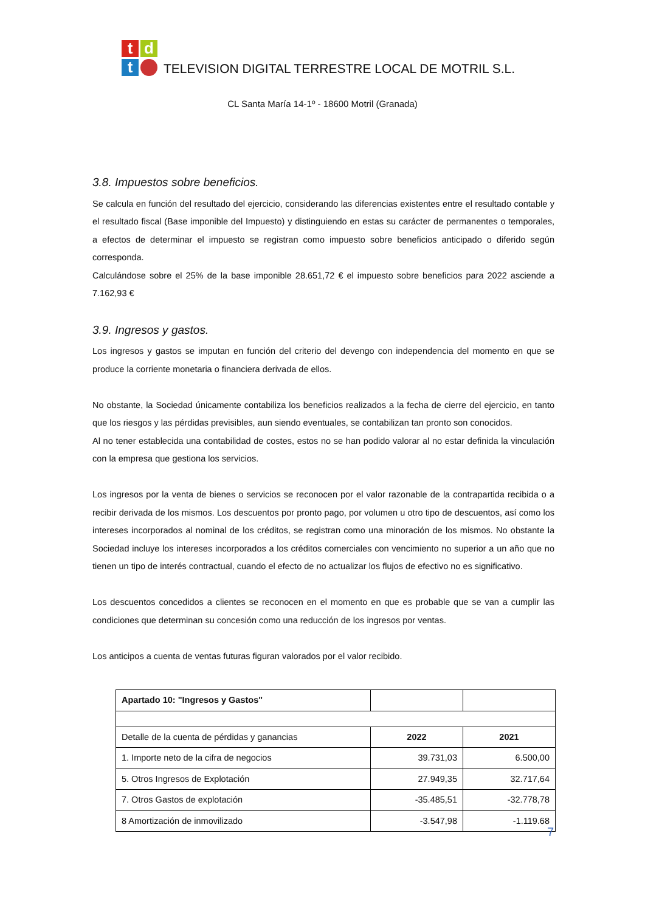t
d
t
TELEVISION DIGITAL TERRESTRE LOCAL DE MOTRIL S.L.
CL Santa María 14-1º - 18600 Motril (Granada)
3.8. Impuestos sobre beneficios.
Se calcula en función del resultado del ejercicio, considerando las diferencias existentes entre el resultado contable y el resultado fiscal (Base imponible del Impuesto) y distinguiendo en estas su carácter de permanentes o temporales, a efectos de determinar el impuesto se registran como impuesto sobre beneficios anticipado o diferido según corresponda.
Calculándose sobre el 25% de la base imponible 28.651,72 € el impuesto sobre beneficios para 2022 asciende a 7.162,93 €
3.9. Ingresos y gastos.
Los ingresos y gastos se imputan en función del criterio del devengo con independencia del momento en que se produce la corriente monetaria o financiera derivada de ellos.
No obstante, la Sociedad únicamente contabiliza los beneficios realizados a la fecha de cierre del ejercicio, en tanto que los riesgos y las pérdidas previsibles, aun siendo eventuales, se contabilizan tan pronto son conocidos.
Al no tener establecida una contabilidad de costes, estos no se han podido valorar al no estar definida la vinculación con la empresa que gestiona los servicios.
Los ingresos por la venta de bienes o servicios se reconocen por el valor razonable de la contrapartida recibida o a recibir derivada de los mismos. Los descuentos por pronto pago, por volumen u otro tipo de descuentos, así como los intereses incorporados al nominal de los créditos, se registran como una minoración de los mismos. No obstante la Sociedad incluye los intereses incorporados a los créditos comerciales con vencimiento no superior a un año que no tienen un tipo de interés contractual, cuando el efecto de no actualizar los flujos de efectivo no es significativo.
Los descuentos concedidos a clientes se reconocen en el momento en que es probable que se van a cumplir las condiciones que determinan su concesión como una reducción de los ingresos por ventas.
Los anticipos a cuenta de ventas futuras figuran valorados por el valor recibido.
| Apartado 10: "Ingresos y Gastos" | | |
| Detalle de la cuenta de pérdidas y ganancias | 2022 | 2021 |
| 1. Importe neto de la cifra de negocios | 39.731,03 | 6.500,00 |
| 5. Otros Ingresos de Explotación | 27.949,35 | 32.717,64 |
| 7. Otros Gastos de explotación | -35.485,51 | -32.778,78 |
| 8 Amortización de inmovilizado | -3.547,98 | -1.119.68 |
7